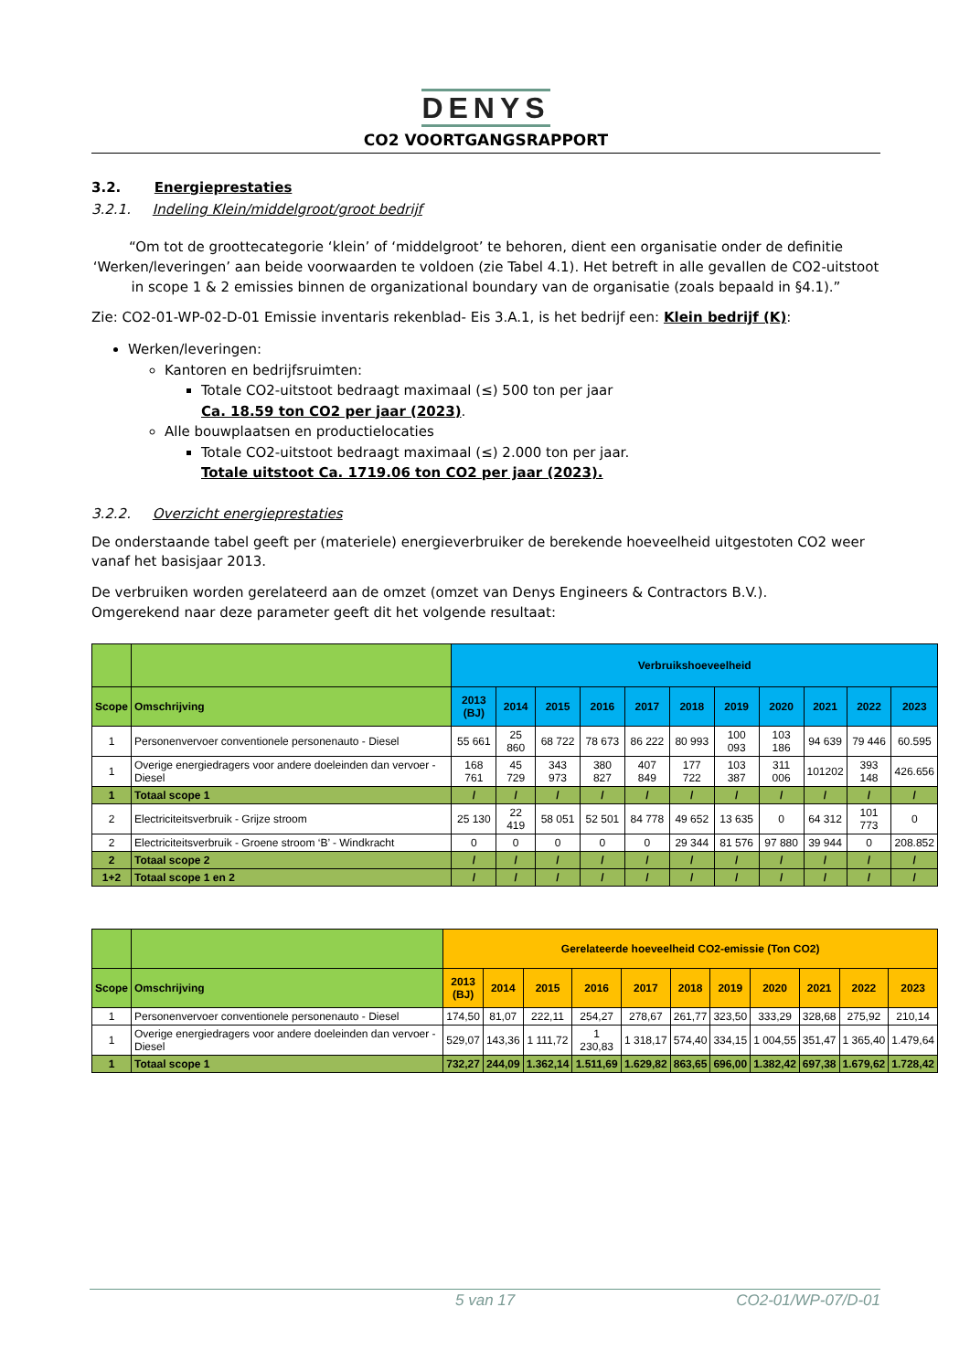DENYS
CO2 VOORTGANGSRAPPORT
3.2. Energieprestaties
3.2.1. Indeling Klein/middelgroot/groot bedrijf
“Om tot de groottecategorie ‘klein’ of ‘middelgroot’ te behoren, dient een organisatie onder de definitie ‘Werken/leveringen’ aan beide voorwaarden te voldoen (zie Tabel 4.1). Het betreft in alle gevallen de CO2-uitstoot in scope 1 & 2 emissies binnen de organizational boundary van de organisatie (zoals bepaald in §4.1).”
Zie: CO2-01-WP-02-D-01 Emissie inventaris rekenblad- Eis 3.A.1, is het bedrijf een: Klein bedrijf (K):
Werken/leveringen:
Kantoren en bedrijfsruimten:
Totale CO2-uitstoot bedraagt maximaal (≤) 500 ton per jaar
Ca. 18.59 ton CO2 per jaar (2023).
Alle bouwplaatsen en productielocaties
Totale CO2-uitstoot bedraagt maximaal (≤) 2.000 ton per jaar.
Totale uitstoot Ca. 1719.06 ton CO2 per jaar (2023).
3.2.2. Overzicht energieprestaties
De onderstaande tabel geeft per (materiele) energieverbruiker de berekende hoeveelheid uitgestoten CO2 weer vanaf het basisjaar 2013.
De verbruiken worden gerelateerd aan de omzet (omzet van Denys Engineers & Contractors B.V.).
Omgerekend naar deze parameter geeft dit het volgende resultaat:
| | | Verbruikshoeveelheid | | | | | | | | | | |
| --- | --- | --- | --- | --- | --- | --- | --- | --- | --- | --- | --- | --- |
| Scope | Omschrijving | 2013 (BJ) | 2014 | 2015 | 2016 | 2017 | 2018 | 2019 | 2020 | 2021 | 2022 | 2023 |
| 1 | Personenvervoer conventionele personenauto - Diesel | 55 661 | 25 860 | 68 722 | 78 673 | 86 222 | 80 993 | 100 093 | 103 186 | 94 639 | 79 446 | 60.595 |
| 1 | Overige energiedragers voor andere doeleinden dan vervoer - Diesel | 168 761 | 45 729 | 343 973 | 380 827 | 407 849 | 177 722 | 103 387 | 311 006 | 101202 | 393 148 | 426.656 |
| 1 | Totaal scope 1 | / | / | / | / | / | / | / | / | / | / | / |
| 2 | Electriciteitsverbruik - Grijze stroom | 25 130 | 22 419 | 58 051 | 52 501 | 84 778 | 49 652 | 13 635 | 0 | 64 312 | 101 773 | 0 |
| 2 | Electriciteitsverbruik - Groene stroom ‘B’ - Windkracht | 0 | 0 | 0 | 0 | 0 | 29 344 | 81 576 | 97 880 | 39 944 | 0 | 208.852 |
| 2 | Totaal scope 2 | / | / | / | / | / | / | / | / | / | / | / |
| 1+2 | Totaal scope 1 en 2 | / | / | / | / | / | / | / | / | / | / | / |
| | | Gerelateerde hoeveelheid CO2-emissie (Ton CO2) | | | | | | | | | | |
| --- | --- | --- | --- | --- | --- | --- | --- | --- | --- | --- | --- | --- |
| Scope | Omschrijving | 2013 (BJ) | 2014 | 2015 | 2016 | 2017 | 2018 | 2019 | 2020 | 2021 | 2022 | 2023 |
| 1 | Personenvervoer conventionele personenauto - Diesel | 174,50 | 81,07 | 222,11 | 254,27 | 278,67 | 261,77 | 323,50 | 333,29 | 328,68 | 275,92 | 210,14 |
| 1 | Overige energiedragers voor andere doeleinden dan vervoer - Diesel | 529,07 | 143,36 | 1 111,72 | 1 230,83 | 1 318,17 | 574,40 | 334,15 | 1 004,55 | 351,47 | 1 365,40 | 1.479,64 |
| 1 | Totaal scope 1 | 732,27 | 244,09 | 1.362,14 | 1.511,69 | 1.629,82 | 863,65 | 696,00 | 1.382,42 | 697,38 | 1.679,62 | 1.728,42 |
5 van 17 CO2-01/WP-07/D-01